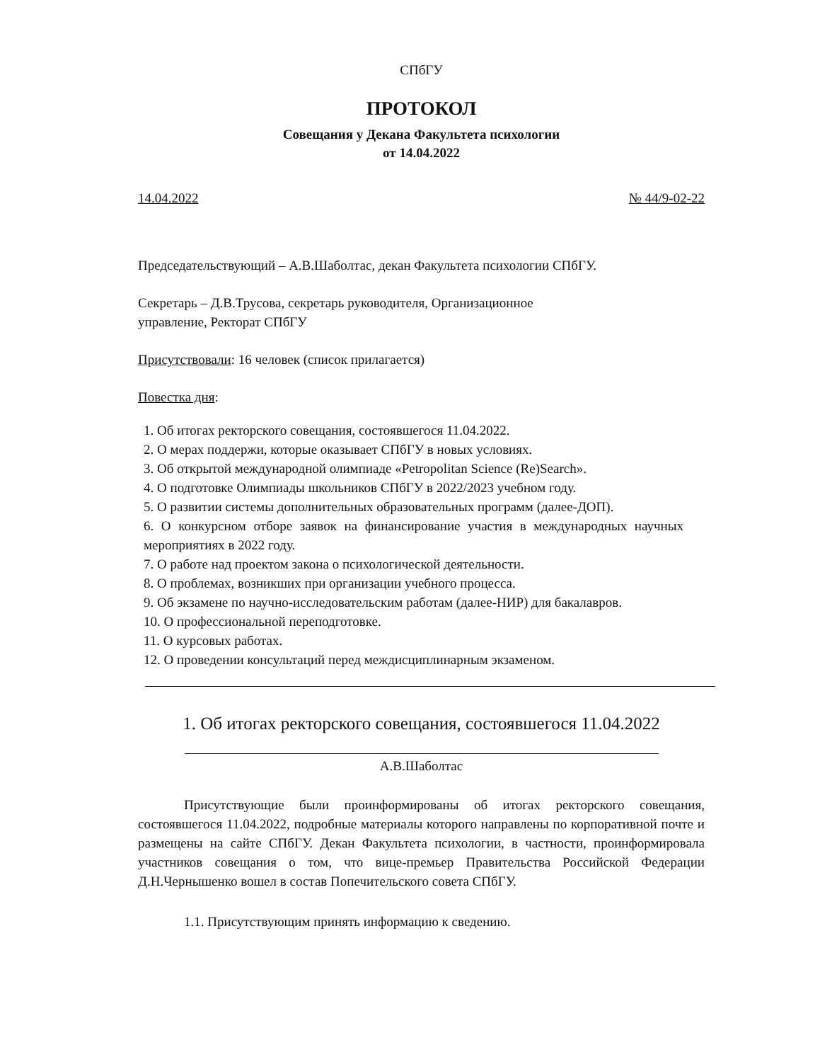СПбГУ
ПРОТОКОЛ
Совещания у Декана Факультета психологии
от 14.04.2022
14.04.2022 № 44/9-02-22
Председательствующий – А.В.Шаболтас, декан Факультета психологии СПбГУ.
Секретарь – Д.В.Трусова, секретарь руководителя, Организационное
управление, Ректорат СПбГУ
Присутствовали: 16 человек (список прилагается)
Повестка дня:
1. Об итогах ректорского совещания, состоявшегося 11.04.2022.
2. О мерах поддержи, которые оказывает СПбГУ в новых условиях.
3. Об открытой международной олимпиаде «Petropolitan Science (Re)Search».
4. О подготовке Олимпиады школьников СПбГУ в 2022/2023 учебном году.
5. О развитии системы дополнительных образовательных программ (далее-ДОП).
6. О конкурсном отборе заявок на финансирование участия в международных научных мероприятиях в 2022 году.
7. О работе над проектом закона о психологической деятельности.
8. О проблемах, возникших при организации учебного процесса.
9. Об экзамене по научно-исследовательским работам (далее-НИР) для бакалавров.
10. О профессиональной переподготовке.
11. О курсовых работах.
12. О проведении консультаций перед междисциплинарным экзаменом.
1. Об итогах ректорского совещания, состоявшегося 11.04.2022
А.В.Шаболтас
Присутствующие были проинформированы об итогах ректорского совещания, состоявшегося 11.04.2022, подробные материалы которого направлены по корпоративной почте и размещены на сайте СПбГУ. Декан Факультета психологии, в частности, проинформировала участников совещания о том, что вице-премьер Правительства Российской Федерации Д.Н.Чернышенко вошел в состав Попечительского совета СПбГУ.
1.1. Присутствующим принять информацию к сведению.